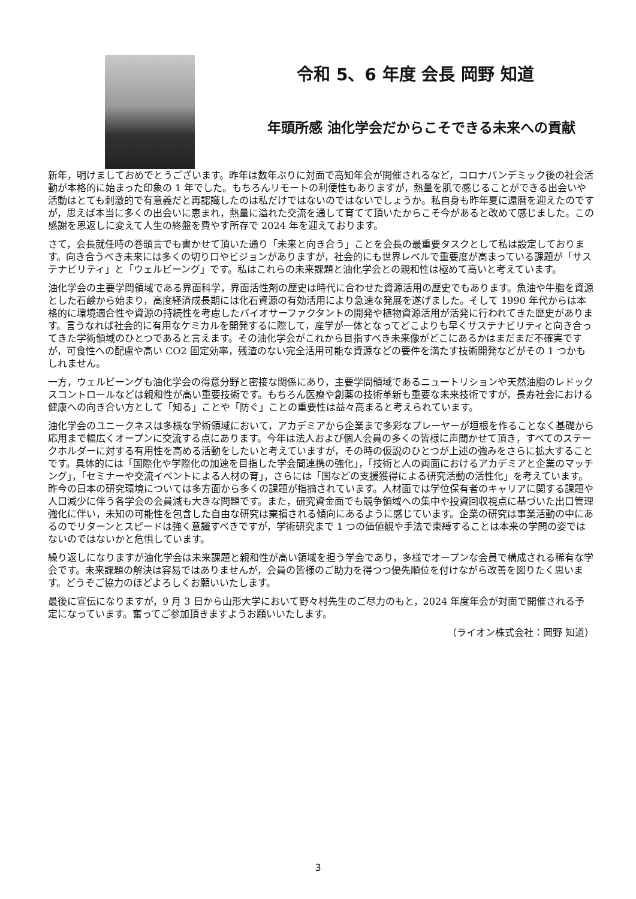令和 5、6 年度 会長 岡野 知道
年頭所感 油化学会だからこそできる未来への貢献
新年，明けましておめでとうございます。昨年は数年ぶりに対面で高知年会が開催されるなど，コロナパンデミック後の社会活動が本格的に始まった印象の 1 年でした。もちろんリモートの利便性もありますが，熱量を肌で感じることができる出会いや活動はとても刺激的で有意義だと再認識したのは私だけではないのではないでしょうか。私自身も昨年夏に還暦を迎えたのですが，思えば本当に多くの出会いに恵まれ，熱量に溢れた交流を通して育てて頂いたからこそ今があると改めて感じました。この感謝を恩返しに変えて人生の終盤を費やす所存で 2024 年を迎えております。
さて，会長就任時の巻頭言でも書かせて頂いた通り「未来と向き合う」ことを会長の最重要タスクとして私は設定しております。向き合うべき未来には多くの切り口やビジョンがありますが，社会的にも世界レベルで重要度が高まっている課題が「サステナビリティ」と「ウェルビーング」です。私はこれらの未来課題と油化学会との親和性は極めて高いと考えています。
油化学会の主要学問領域である界面科学，界面活性剤の歴史は時代に合わせた資源活用の歴史でもあります。魚油や牛脂を資源とした石鹸から始まり，高度経済成長期には化石資源の有効活用により急速な発展を遂げました。そして 1990 年代からは本格的に環境適合性や資源の持続性を考慮したバイオサーファクタントの開発や植物資源活用が活発に行われてきた歴史があります。言うなれば社会的に有用なケミカルを開発するに際して，産学が一体となってどこよりも早くサステナビリティと向き合ってきた学術領域のひとつであると言えます。その油化学会がこれから目指すべき未来像がどこにあるかはまだまだ不確実ですが，可食性への配慮や高い CO2 固定効率，残渣のない完全活用可能な資源などの要件を満たす技術開発などがその 1 つかもしれません。
一方，ウェルビーングも油化学会の得意分野と密接な関係にあり，主要学問領域であるニュートリションや天然油脂のレドックスコントロールなどは親和性が高い重要技術です。もちろん医療や創薬の技術革新も重要な未来技術ですが，長寿社会における健康への向き合い方として「知る」ことや「防ぐ」ことの重要性は益々高まると考えられています。
油化学会のユニークネスは多様な学術領域において，アカデミアから企業まで多彩なプレーヤーが垣根を作ることなく基礎から応用まで幅広くオープンに交流する点にあります。今年は法人および個人会員の多くの皆様に声聞かせて頂き，すべてのステークホルダーに対する有用性を高める活動をしたいと考えていますが，その時の仮説のひとつが上述の強みをさらに拡大することです。具体的には「国際化や学際化の加速を目指した学会間連携の強化」，「技術と人の両面におけるアカデミアと企業のマッチング」，「セミナーや交流イベントによる人材の育」，さらには「国などの支援獲得による研究活動の活性化」を考えています。昨今の日本の研究環境については多方面から多くの課題が指摘されています。人材面では学位保有者のキャリアに関する課題や人口減少に伴う各学会の会員減も大きな問題です。また，研究資金面でも競争領域への集中や投資回収視点に基づいた出口管理強化に伴い，未知の可能性を包含した自由な研究は棄損される傾向にあるように感じています。企業の研究は事業活動の中にあるのでリターンとスピードは強く意識すべきですが，学術研究まで 1 つの価値観や手法で束縛することは本来の学問の姿ではないのではないかと危惧しています。
繰り返しになりますが油化学会は未来課題と親和性が高い領域を担う学会であり，多様でオープンな会員で構成される稀有な学会です。未来課題の解決は容易ではありませんが，会員の皆様のご助力を得つつ優先順位を付けながら改善を図りたく思います。どうぞご協力のほどよろしくお願いいたします。
最後に宣伝になりますが，9 月 3 日から山形大学において野々村先生のご尽力のもと，2024 年度年会が対面で開催される予定になっています。奮ってご参加頂きますようお願いいたします。
（ライオン株式会社：岡野 知道）
3